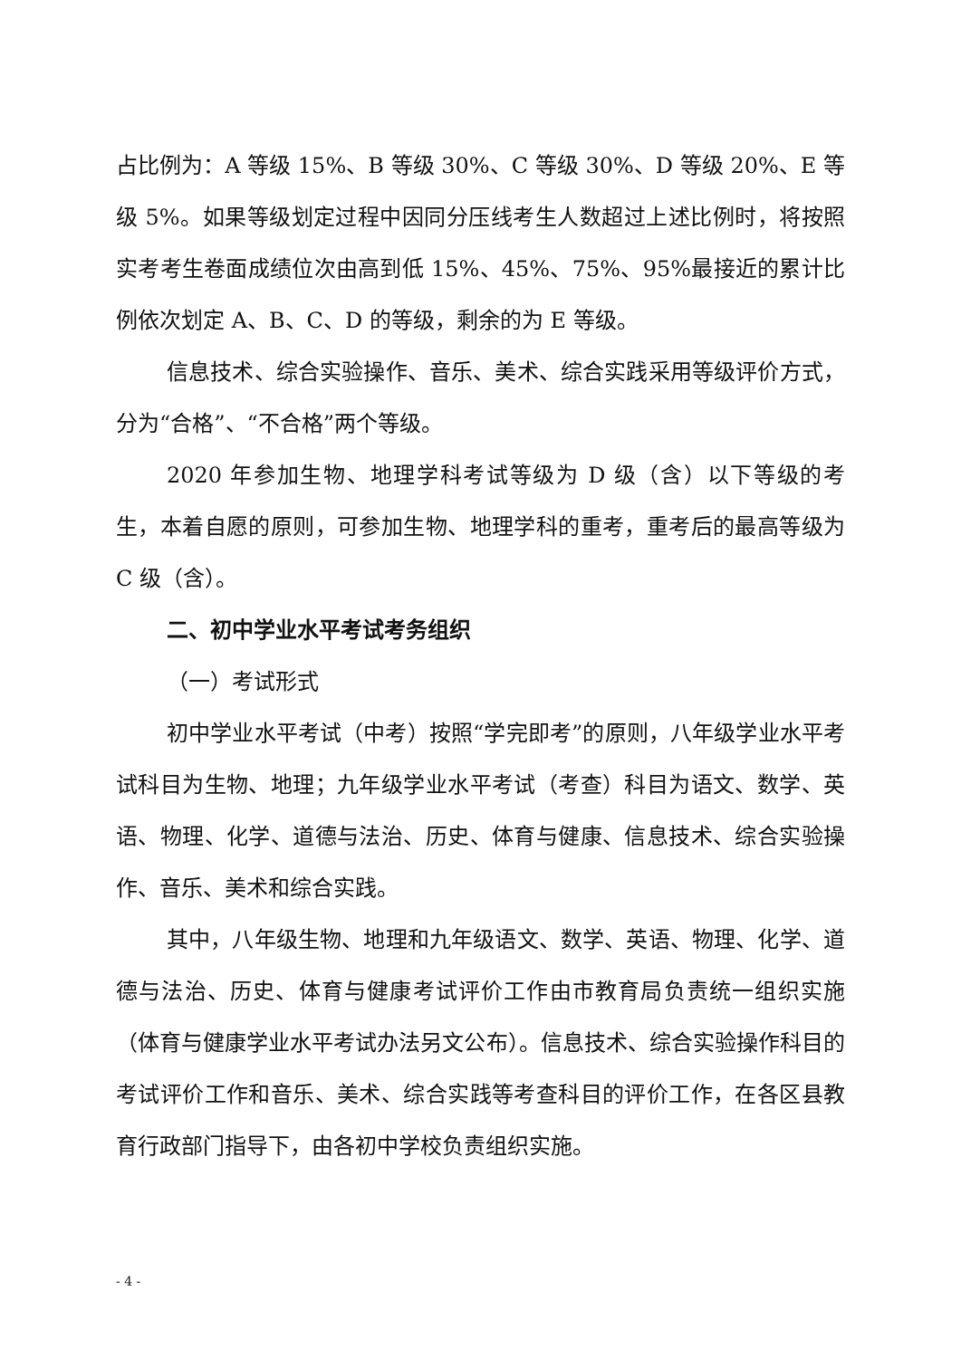占比例为：A 等级 15%、B 等级 30%、C 等级 30%、D 等级 20%、E 等级 5%。如果等级划定过程中因同分压线考生人数超过上述比例时，将按照实考考生卷面成绩位次由高到低 15%、45%、75%、95%最接近的累计比例依次划定 A、B、C、D 的等级，剩余的为 E 等级。
信息技术、综合实验操作、音乐、美术、综合实践采用等级评价方式，分为“合格”、“不合格”两个等级。
2020 年参加生物、地理学科考试等级为 D 级（含）以下等级的考生，本着自愿的原则，可参加生物、地理学科的重考，重考后的最高等级为 C 级（含）。
二、初中学业水平考试考务组织
（一）考试形式
初中学业水平考试（中考）按照“学完即考”的原则，八年级学业水平考试科目为生物、地理；九年级学业水平考试（考查）科目为语文、数学、英语、物理、化学、道德与法治、历史、体育与健康、信息技术、综合实验操作、音乐、美术和综合实践。
其中，八年级生物、地理和九年级语文、数学、英语、物理、化学、道德与法治、历史、体育与健康考试评价工作由市教育局负责统一组织实施（体育与健康学业水平考试办法另文公布）。信息技术、综合实验操作科目的考试评价工作和音乐、美术、综合实践等考查科目的评价工作，在各区县教育行政部门指导下，由各初中学校负责组织实施。
- 4 -